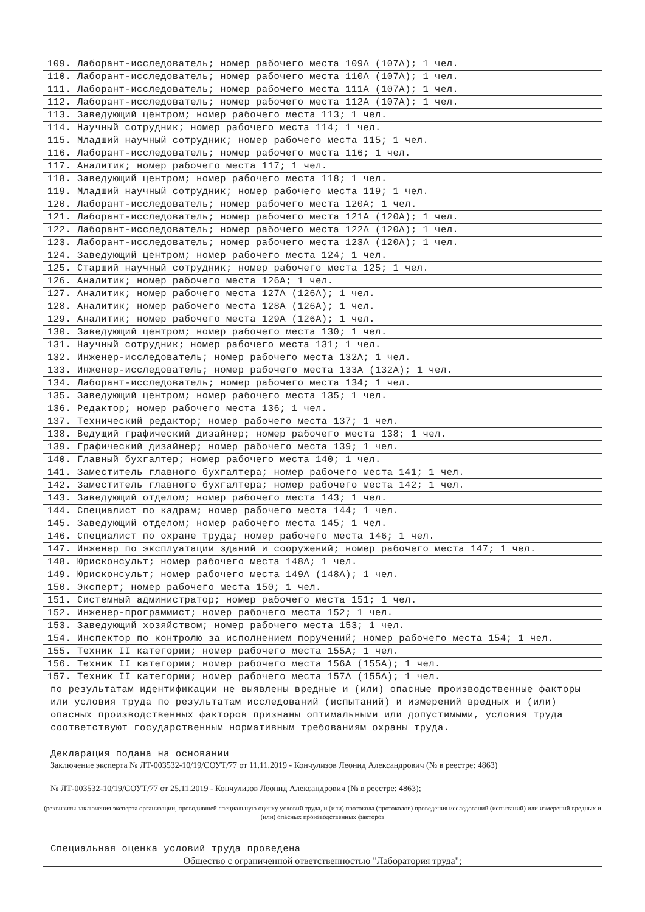109. Лаборант-исследователь; номер рабочего места 109А (107А); 1 чел.
110. Лаборант-исследователь; номер рабочего места 110А (107А); 1 чел.
111. Лаборант-исследователь; номер рабочего места 111А (107А); 1 чел.
112. Лаборант-исследователь; номер рабочего места 112А (107А); 1 чел.
113. Заведующий центром; номер рабочего места 113; 1 чел.
114. Научный сотрудник; номер рабочего места 114; 1 чел.
115. Младший научный сотрудник; номер рабочего места 115; 1 чел.
116. Лаборант-исследователь; номер рабочего места 116; 1 чел.
117. Аналитик; номер рабочего места 117; 1 чел.
118. Заведующий центром; номер рабочего места 118; 1 чел.
119. Младший научный сотрудник; номер рабочего места 119; 1 чел.
120. Лаборант-исследователь; номер рабочего места 120А; 1 чел.
121. Лаборант-исследователь; номер рабочего места 121А (120А); 1 чел.
122. Лаборант-исследователь; номер рабочего места 122А (120А); 1 чел.
123. Лаборант-исследователь; номер рабочего места 123А (120А); 1 чел.
124. Заведующий центром; номер рабочего места 124; 1 чел.
125. Старший научный сотрудник; номер рабочего места 125; 1 чел.
126. Аналитик; номер рабочего места 126А; 1 чел.
127. Аналитик; номер рабочего места 127А (126А); 1 чел.
128. Аналитик; номер рабочего места 128А (126А); 1 чел.
129. Аналитик; номер рабочего места 129А (126А); 1 чел.
130. Заведующий центром; номер рабочего места 130; 1 чел.
131. Научный сотрудник; номер рабочего места 131; 1 чел.
132. Инженер-исследователь; номер рабочего места 132А; 1 чел.
133. Инженер-исследователь; номер рабочего места 133А (132А); 1 чел.
134. Лаборант-исследователь; номер рабочего места 134; 1 чел.
135. Заведующий центром; номер рабочего места 135; 1 чел.
136. Редактор; номер рабочего места 136; 1 чел.
137. Технический редактор; номер рабочего места 137; 1 чел.
138. Ведущий графический дизайнер; номер рабочего места 138; 1 чел.
139. Графический дизайнер; номер рабочего места 139; 1 чел.
140. Главный бухгалтер; номер рабочего места 140; 1 чел.
141. Заместитель главного бухгалтера; номер рабочего места 141; 1 чел.
142. Заместитель главного бухгалтера; номер рабочего места 142; 1 чел.
143. Заведующий отделом; номер рабочего места 143; 1 чел.
144. Специалист по кадрам; номер рабочего места 144; 1 чел.
145. Заведующий отделом; номер рабочего места 145; 1 чел.
146. Специалист по охране труда; номер рабочего места 146; 1 чел.
147. Инженер по эксплуатации зданий и сооружений; номер рабочего места 147; 1 чел.
148. Юрисконсульт; номер рабочего места 148А; 1 чел.
149. Юрисконсульт; номер рабочего места 149А (148А); 1 чел.
150. Эксперт; номер рабочего места 150; 1 чел.
151. Системный администратор; номер рабочего места 151; 1 чел.
152. Инженер-программист; номер рабочего места 152; 1 чел.
153. Заведующий хозяйством; номер рабочего места 153; 1 чел.
154. Инспектор по контролю за исполнением поручений; номер рабочего места 154; 1 чел.
155. Техник II категории; номер рабочего места 155А; 1 чел.
156. Техник II категории; номер рабочего места 156А (155А); 1 чел.
157. Техник II категории; номер рабочего места 157А (155А); 1 чел.
по результатам идентификации не выявлены вредные и (или) опасные производственные факторы или условия труда по результатам исследований (испытаний) и измерений вредных и (или) опасных производственных факторов признаны оптимальными или допустимыми, условия труда соответствуют государственным нормативным требованиям охраны труда.
Декларация подана на основании
Заключение эксперта № ЛТ-003532-10/19/СОУТ/77 от 11.11.2019 - Кончулизов Леонид Александрович (№ в реестре: 4863)
№ ЛТ-003532-10/19/СОУТ/77 от 25.11.2019 - Кончулизов Леонид Александрович (№ в реестре: 4863);
(реквизиты заключения эксперта организации, проводившей специальную оценку условий труда, и (или) протокола (протоколов) проведения исследований (испытаний) или измерений вредных и (или) опасных производственных факторов
Специальная оценка условий труда проведена
Общество с ограниченной ответственностью "Лаборатория труда";